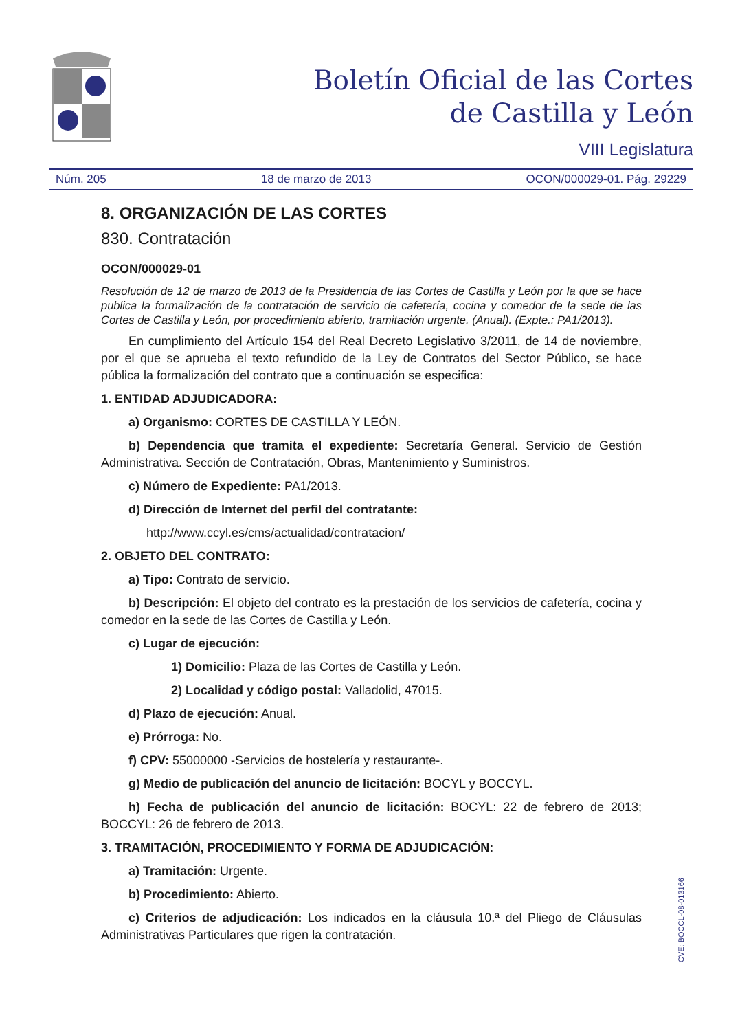Boletín Oficial de las Cortes
de Castilla y León
VIII Legislatura
Núm. 205 18 de marzo de 2013 OCON/000029-01. Pág. 29229
8. ORGANIZACIÓN DE LAS CORTES
830. Contratación
OCON/000029-01
Resolución de 12 de marzo de 2013 de la Presidencia de las Cortes de Castilla y León por la que se hace publica la formalización de la contratación de servicio de cafetería, cocina y comedor de la sede de las Cortes de Castilla y León, por procedimiento abierto, tramitación urgente. (Anual). (Expte.: PA1/2013).
En cumplimiento del Artículo 154 del Real Decreto Legislativo 3/2011, de 14 de noviembre, por el que se aprueba el texto refundido de la Ley de Contratos del Sector Público, se hace pública la formalización del contrato que a continuación se especifica:
1. ENTIDAD ADJUDICADORA:
a) Organismo: CORTES DE CASTILLA Y LEÓN.
b) Dependencia que tramita el expediente: Secretaría General. Servicio de Gestión Administrativa. Sección de Contratación, Obras, Mantenimiento y Suministros.
c) Número de Expediente: PA1/2013.
d) Dirección de Internet del perfil del contratante:
http://www.ccyl.es/cms/actualidad/contratacion/
2. OBJETO DEL CONTRATO:
a) Tipo: Contrato de servicio.
b) Descripción: El objeto del contrato es la prestación de los servicios de cafetería, cocina y comedor en la sede de las Cortes de Castilla y León.
c) Lugar de ejecución:
1) Domicilio: Plaza de las Cortes de Castilla y León.
2) Localidad y código postal: Valladolid, 47015.
d) Plazo de ejecución: Anual.
e) Prórroga: No.
f) CPV: 55000000 -Servicios de hostelería y restaurante-.
g) Medio de publicación del anuncio de licitación: BOCYL y BOCCYL.
h) Fecha de publicación del anuncio de licitación: BOCYL: 22 de febrero de 2013; BOCCYL: 26 de febrero de 2013.
3. TRAMITACIÓN, PROCEDIMIENTO Y FORMA DE ADJUDICACIÓN:
a) Tramitación: Urgente.
b) Procedimiento: Abierto.
c) Criterios de adjudicación: Los indicados en la cláusula 10.ª del Pliego de Cláusulas Administrativas Particulares que rigen la contratación.
CVE: BOCCL-08-013166